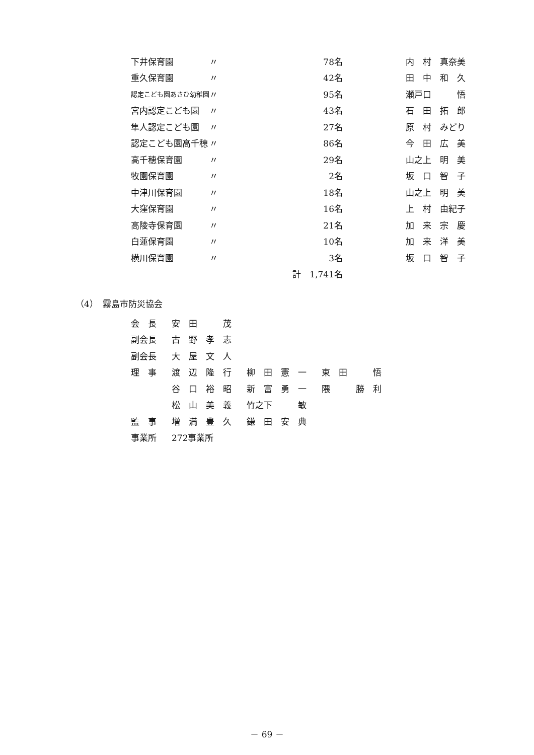| 下井保育園 | 〃 | 78名 | 内 村 真奈美 |
| 重久保育園 | 〃 | 42名 | 田 中 和 久 |
| 認定こども園あさひ幼稚園 | 〃 | 95名 | 瀬戸口 悟 |
| 宮内認定こども園 | 〃 | 43名 | 石 田 拓 郎 |
| 隼人認定こども園 | 〃 | 27名 | 原 村 みどり |
| 認定こども園高千穂 | 〃 | 86名 | 今 田 広 美 |
| 高千穂保育園 | 〃 | 29名 | 山之上 明 美 |
| 牧園保育園 | 〃 | 2名 | 坂 口 智 子 |
| 中津川保育園 | 〃 | 18名 | 山之上 明 美 |
| 大窪保育園 | 〃 | 16名 | 上 村 由紀子 |
| 高陵寺保育園 | 〃 | 21名 | 加 来 宗 慶 |
| 白蓮保育園 | 〃 | 10名 | 加 来 洋 美 |
| 横川保育園 | 〃 | 3名 | 坂 口 智 子 |
| | 計 1,741名 | | |
（4）　霧島市防災協会
| 会 長 | 安 田 茂 | | |
| 副会長 | 古 野 孝 志 | | |
| 副会長 | 大 屋 文 人 | | |
| 理 事 | 渡 辺 隆 行 | 柳 田 憲 一 | 東 田 悟 |
| | 谷 口 裕 昭 | 新 富 勇 一 | 隈 勝 利 |
| | 松 山 美 義 | 竹之下 敏 | |
| 監 事 | 増 満 豊 久 | 鎌 田 安 典 | |
| 事業所 | 272事業所 | | |
－ 69 －